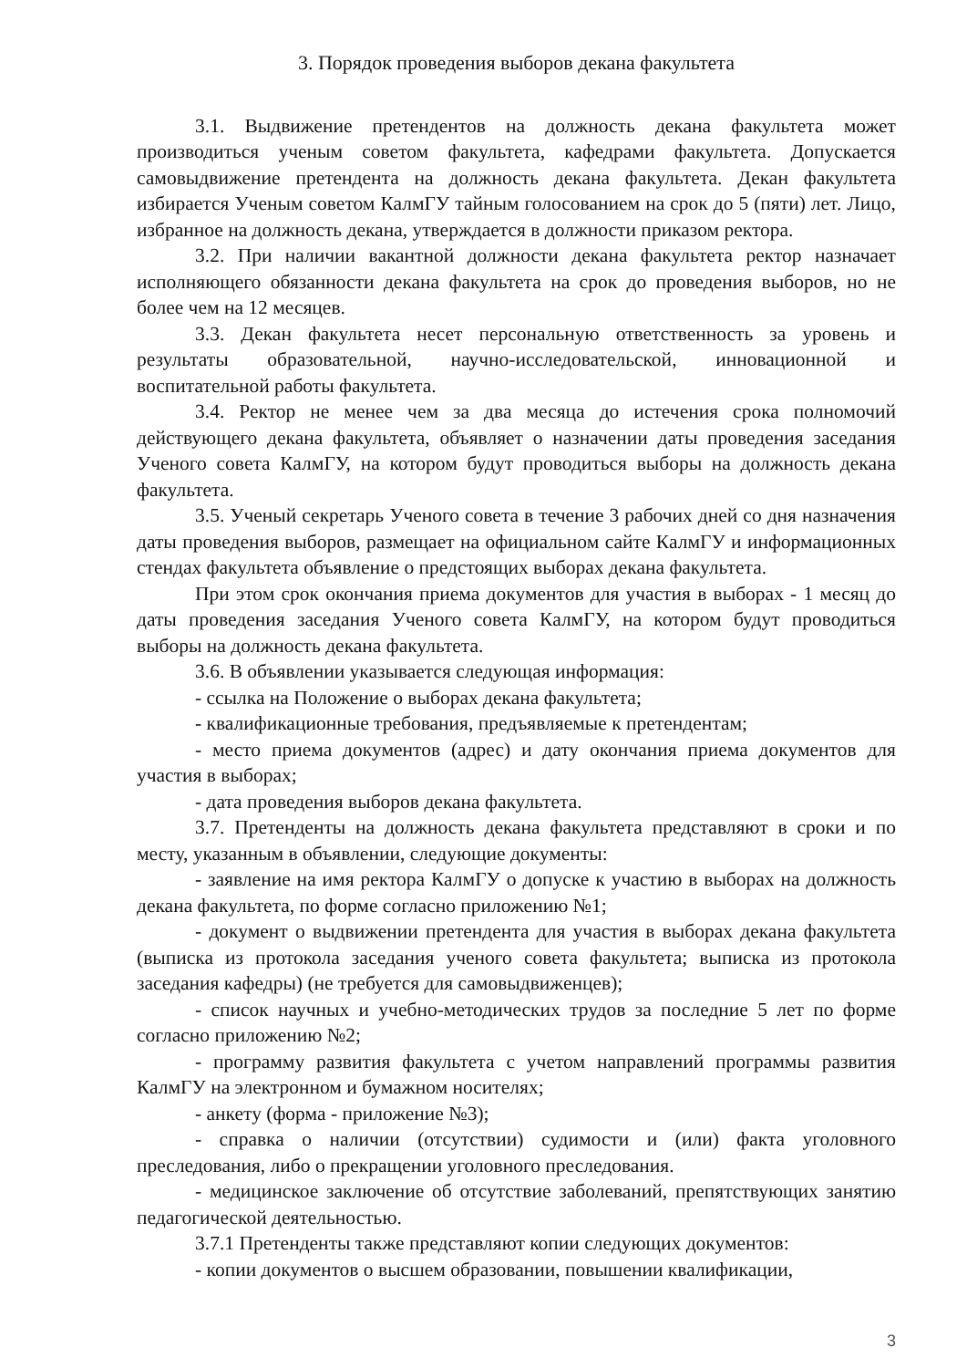3. Порядок проведения выборов декана факультета
3.1. Выдвижение претендентов на должность декана факультета может производиться ученым советом факультета, кафедрами факультета. Допускается самовыдвижение претендента на должность декана факультета. Декан факультета избирается Ученым советом КалмГУ тайным голосованием на срок до 5 (пяти) лет. Лицо, избранное на должность декана, утверждается в должности приказом ректора.
3.2. При наличии вакантной должности декана факультета ректор назначает исполняющего обязанности декана факультета на срок до проведения выборов, но не более чем на 12 месяцев.
3.3. Декан факультета несет персональную ответственность за уровень и результаты образовательной, научно-исследовательской, инновационной и воспитательной работы факультета.
3.4. Ректор не менее чем за два месяца до истечения срока полномочий действующего декана факультета, объявляет о назначении даты проведения заседания Ученого совета КалмГУ, на котором будут проводиться выборы на должность декана факультета.
3.5. Ученый секретарь Ученого совета в течение 3 рабочих дней со дня назначения даты проведения выборов, размещает на официальном сайте КалмГУ и информационных стендах факультета объявление о предстоящих выборах декана факультета.
При этом срок окончания приема документов для участия в выборах - 1 месяц до даты проведения заседания Ученого совета КалмГУ, на котором будут проводиться выборы на должность декана факультета.
3.6. В объявлении указывается следующая информация:
- ссылка на Положение о выборах декана факультета;
- квалификационные требования, предъявляемые к претендентам;
- место приема документов (адрес) и дату окончания приема документов для участия в выборах;
- дата проведения выборов декана факультета.
3.7. Претенденты на должность декана факультета представляют в сроки и по месту, указанным в объявлении, следующие документы:
- заявление на имя ректора КалмГУ о допуске к участию в выборах на должность декана факультета, по форме согласно приложению №1;
- документ о выдвижении претендента для участия в выборах декана факультета (выписка из протокола заседания ученого совета факультета; выписка из протокола заседания кафедры) (не требуется для самовыдвиженцев);
- список научных и учебно-методических трудов за последние 5 лет по форме согласно приложению №2;
- программу развития факультета с учетом направлений программы развития КалмГУ на электронном и бумажном носителях;
- анкету (форма - приложение №3);
- справка о наличии (отсутствии) судимости и (или) факта уголовного преследования, либо о прекращении уголовного преследования.
- медицинское заключение об отсутствие заболеваний, препятствующих занятию педагогической деятельностью.
3.7.1 Претенденты также представляют копии следующих документов:
- копии документов о высшем образовании, повышении квалификации,
3